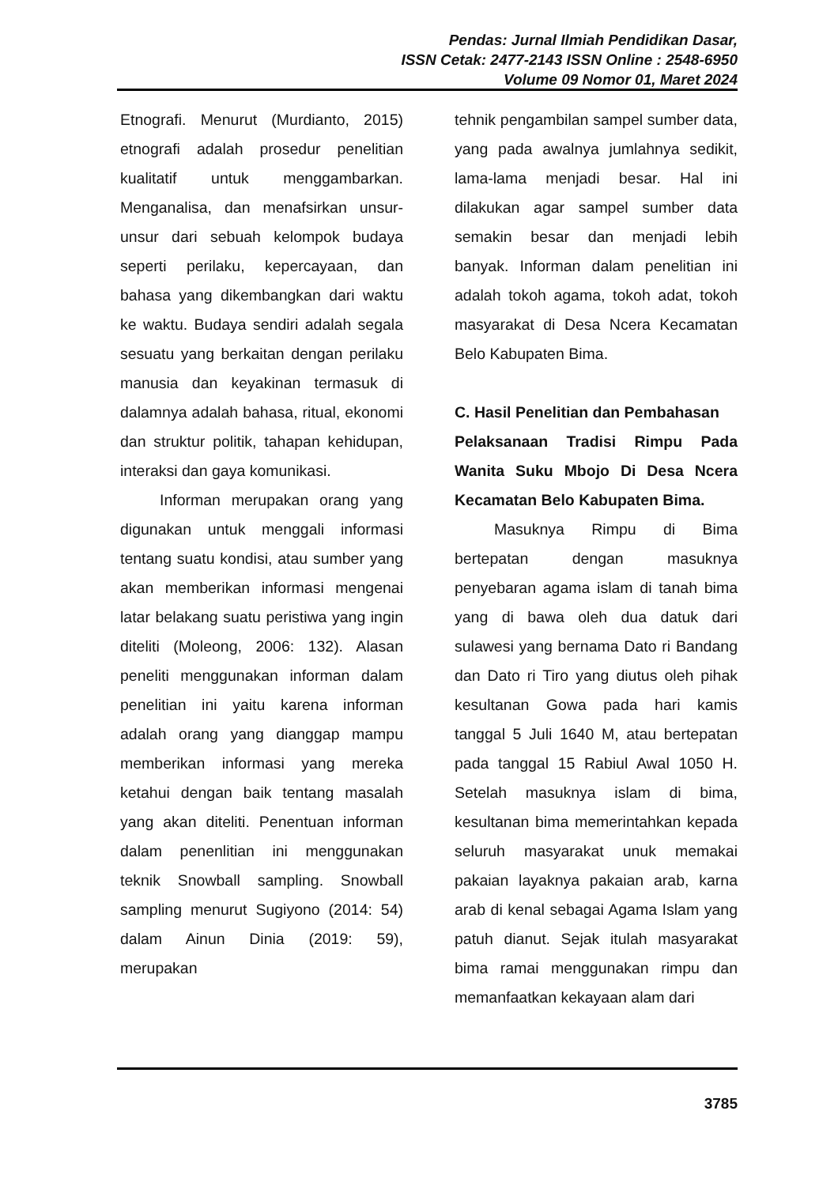Pendas: Jurnal Ilmiah Pendidikan Dasar,
ISSN Cetak: 2477-2143 ISSN Online : 2548-6950
Volume 09 Nomor 01, Maret 2024
Etnografi. Menurut (Murdianto, 2015) etnografi adalah prosedur penelitian kualitatif untuk menggambarkan. Menganalisa, dan menafsirkan unsur-unsur dari sebuah kelompok budaya seperti perilaku, kepercayaan, dan bahasa yang dikembangkan dari waktu ke waktu. Budaya sendiri adalah segala sesuatu yang berkaitan dengan perilaku manusia dan keyakinan termasuk di dalamnya adalah bahasa, ritual, ekonomi dan struktur politik, tahapan kehidupan, interaksi dan gaya komunikasi.
Informan merupakan orang yang digunakan untuk menggali informasi tentang suatu kondisi, atau sumber yang akan memberikan informasi mengenai latar belakang suatu peristiwa yang ingin diteliti (Moleong, 2006: 132). Alasan peneliti menggunakan informan dalam penelitian ini yaitu karena informan adalah orang yang dianggap mampu memberikan informasi yang mereka ketahui dengan baik tentang masalah yang akan diteliti. Penentuan informan dalam penenlitian ini menggunakan teknik Snowball sampling. Snowball sampling menurut Sugiyono (2014: 54) dalam Ainun Dinia (2019: 59), merupakan
tehnik pengambilan sampel sumber data, yang pada awalnya jumlahnya sedikit, lama-lama menjadi besar. Hal ini dilakukan agar sampel sumber data semakin besar dan menjadi lebih banyak. Informan dalam penelitian ini adalah tokoh agama, tokoh adat, tokoh masyarakat di Desa Ncera Kecamatan Belo Kabupaten Bima.
C. Hasil Penelitian dan Pembahasan
Pelaksanaan Tradisi Rimpu Pada Wanita Suku Mbojo Di Desa Ncera Kecamatan Belo Kabupaten Bima.
Masuknya Rimpu di Bima bertepatan dengan masuknya penyebaran agama islam di tanah bima yang di bawa oleh dua datuk dari sulawesi yang bernama Dato ri Bandang dan Dato ri Tiro yang diutus oleh pihak kesultanan Gowa pada hari kamis tanggal 5 Juli 1640 M, atau bertepatan pada tanggal 15 Rabiul Awal 1050 H. Setelah masuknya islam di bima, kesultanan bima memerintahkan kepada seluruh masyarakat unuk memakai pakaian layaknya pakaian arab, karna arab di kenal sebagai Agama Islam yang patuh dianut. Sejak itulah masyarakat bima ramai menggunakan rimpu dan memanfaatkan kekayaan alam dari
3785